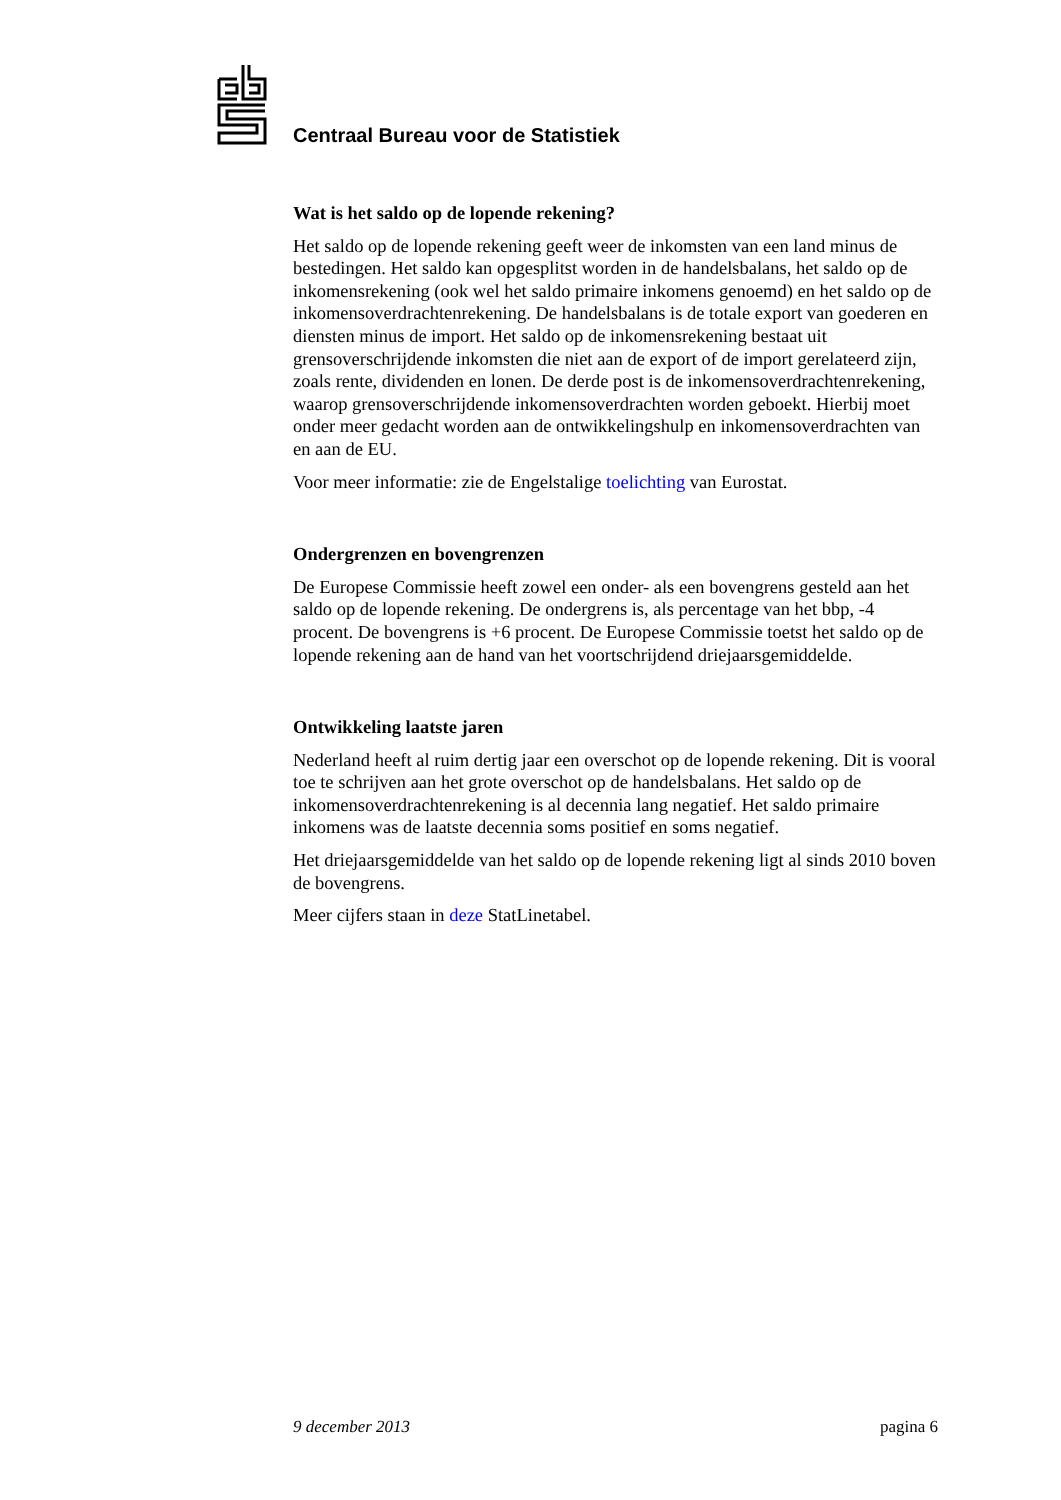Centraal Bureau voor de Statistiek
Wat is het saldo op de lopende rekening?
Het saldo op de lopende rekening geeft weer de inkomsten van een land minus de bestedingen. Het saldo kan opgesplitst worden in de handelsbalans, het saldo op de inkomensrekening (ook wel het saldo primaire inkomens genoemd) en het saldo op de inkomensoverdrachtenrekening. De handelsbalans is de totale export van goederen en diensten minus de import. Het saldo op de inkomensrekening bestaat uit grensoverschrijdende inkomsten die niet aan de export of de import gerelateerd zijn, zoals rente, dividenden en lonen. De derde post is de inkomens­overdrachtenrekening, waarop grensoverschrijdende inkomensoverdrachten wor­den geboekt. Hierbij moet onder meer gedacht worden aan de ontwikkelingshulp en inkomensoverdrachten van en aan de EU.
Voor meer informatie: zie de Engelstalige toelichting van Eurostat.
Ondergrenzen en bovengrenzen
De Europese Commissie heeft zowel een onder- als een bovengrens gesteld aan het saldo op de lopende rekening. De ondergrens is, als percentage van het bbp, -4 procent. De bovengrens is +6 procent. De Europese Commissie toetst het saldo op de lopende rekening aan de hand van het voortschrijdend driejaarsgemiddelde.
Ontwikkeling laatste jaren
Nederland heeft al ruim dertig jaar een overschot op de lopende rekening. Dit is vooral toe te schrijven aan het grote overschot op de handelsbalans. Het saldo op de inkomensoverdrachtenrekening is al decennia lang negatief. Het saldo primai­re inkomens was de laatste decennia soms positief en soms negatief.
Het driejaarsgemiddelde van het saldo op de lopende rekening ligt al sinds 2010 boven de bovengrens.
Meer cijfers staan in deze StatLinetabel.
9 december 2013 pagina 6